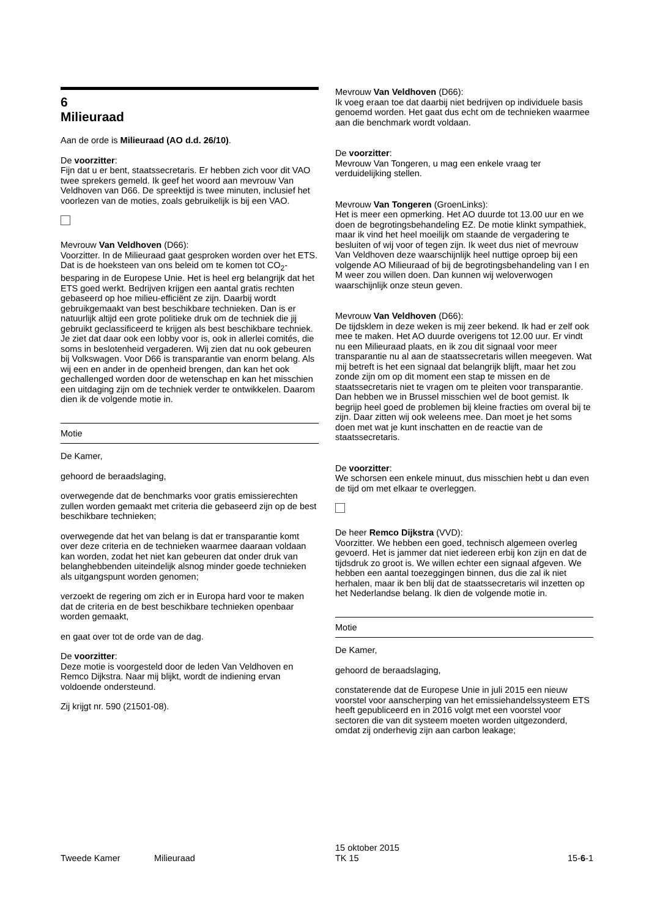6
Milieuraad
Aan de orde is Milieuraad (AO d.d. 26/10).
De voorzitter:
Fijn dat u er bent, staatssecretaris. Er hebben zich voor dit VAO twee sprekers gemeld. Ik geef het woord aan mevrouw Van Veldhoven van D66. De spreektijd is twee minuten, inclusief het voorlezen van de moties, zoals gebruikelijk is bij een VAO.
Mevrouw Van Veldhoven (D66):
Voorzitter. In de Milieuraad gaat gesproken worden over het ETS. Dat is de hoeksteen van ons beleid om te komen tot CO<sub>2</sub>-besparing in de Europese Unie. Het is heel erg belangrijk dat het ETS goed werkt. Bedrijven krijgen een aantal gratis rechten gebaseerd op hoe milieu-efficiënt ze zijn. Daarbij wordt gebruikgemaakt van best beschikbare technieken. Dan is er natuurlijk altijd een grote politieke druk om de techniek die jij gebruikt geclassificeerd te krijgen als best beschikbare techniek. Je ziet dat daar ook een lobby voor is, ook in allerlei comités, die soms in beslotenheid vergaderen. Wij zien dat nu ook gebeuren bij Volkswagen. Voor D66 is transparantie van enorm belang. Als wij een en ander in de openheid brengen, dan kan het ook gechallenged worden door de wetenschap en kan het misschien een uitdaging zijn om de techniek verder te ontwikkelen. Daarom dien ik de volgende motie in.
Motie
De Kamer,
gehoord de beraadslaging,
overwegende dat de benchmarks voor gratis emissierechten zullen worden gemaakt met criteria die gebaseerd zijn op de best beschikbare technieken;
overwegende dat het van belang is dat er transparantie komt over deze criteria en de technieken waarmee daaraan voldaan kan worden, zodat het niet kan gebeuren dat onder druk van belanghebbenden uiteindelijk alsnog minder goede technieken als uitgangspunt worden genomen;
verzoekt de regering om zich er in Europa hard voor te maken dat de criteria en de best beschikbare technieken openbaar worden gemaakt,
en gaat over tot de orde van de dag.
De voorzitter:
Deze motie is voorgesteld door de leden Van Veldhoven en Remco Dijkstra. Naar mij blijkt, wordt de indiening ervan voldoende ondersteund.
Zij krijgt nr. 590 (21501-08).
Mevrouw Van Veldhoven (D66):
Ik voeg eraan toe dat daarbij niet bedrijven op individuele basis genoemd worden. Het gaat dus echt om de technieken waarmee aan die benchmark wordt voldaan.
De voorzitter:
Mevrouw Van Tongeren, u mag een enkele vraag ter verduidelijking stellen.
Mevrouw Van Tongeren (GroenLinks):
Het is meer een opmerking. Het AO duurde tot 13.00 uur en we doen de begrotingsbehandeling EZ. De motie klinkt sympathiek, maar ik vind het heel moeilijk om staande de vergadering te besluiten of wij voor of tegen zijn. Ik weet dus niet of mevrouw Van Veldhoven deze waarschijnlijk heel nuttige oproep bij een volgende AO Milieuraad of bij de begrotingsbehandeling van I en M weer zou willen doen. Dan kunnen wij weloverwogen waarschijnlijk onze steun geven.
Mevrouw Van Veldhoven (D66):
De tijdsklem in deze weken is mij zeer bekend. Ik had er zelf ook mee te maken. Het AO duurde overigens tot 12.00 uur. Er vindt nu een Milieuraad plaats, en ik zou dit signaal voor meer transparantie nu al aan de staatssecretaris willen meegeven. Wat mij betreft is het een signaal dat belangrijk blijft, maar het zou zonde zijn om op dit moment een stap te missen en de staatssecretaris niet te vragen om te pleiten voor transparantie. Dan hebben we in Brussel misschien wel de boot gemist. Ik begrijp heel goed de problemen bij kleine fracties om overal bij te zijn. Daar zitten wij ook weleens mee. Dan moet je het soms doen met wat je kunt inschatten en de reactie van de staatssecretaris.
De voorzitter:
We schorsen een enkele minuut, dus misschien hebt u dan even de tijd om met elkaar te overleggen.
De heer Remco Dijkstra (VVD):
Voorzitter. We hebben een goed, technisch algemeen overleg gevoerd. Het is jammer dat niet iedereen erbij kon zijn en dat de tijdsdruk zo groot is. We willen echter een signaal afgeven. We hebben een aantal toezeggingen binnen, dus die zal ik niet herhalen, maar ik ben blij dat de staatssecretaris wil inzetten op het Nederlandse belang. Ik dien de volgende motie in.
Motie
De Kamer,
gehoord de beraadslaging,
constaterende dat de Europese Unie in juli 2015 een nieuw voorstel voor aanscherping van het emissiehandelssysteem ETS heeft gepubliceerd en in 2016 volgt met een voorstel voor sectoren die van dit systeem moeten worden uitgezonderd, omdat zij onderhevig zijn aan carbon leakage;
Tweede Kamer Milieuraad
15 oktober 2015
TK 15
15-6-1